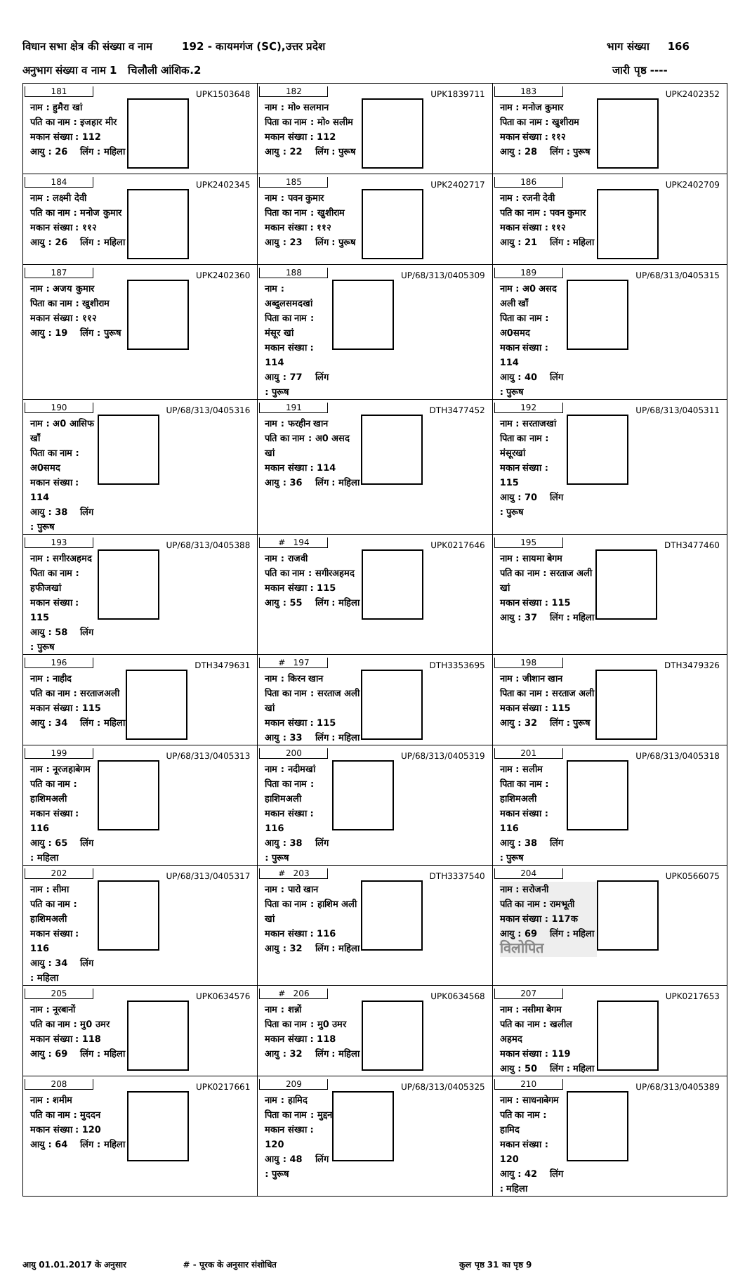विधान सभा क्षेत्र की संख्या व नाम 192 - कायमगंज (SC),उत्तर प्रदेश भाग संख्या 166
अनुभाग संख्या व नाम 1 चिलौली आंशिक.2 जारी पृष्ठ ----
| 181 UPK1503648 नाम : हुमैरा खां पति का नाम : इजहार मीर मकान संख्या : 112 आयु : 26 लिंग : महिला | 182 UPK1839711 नाम : मो० सलमान पिता का नाम : मो० सलीम मकान संख्या : 112 आयु : 22 लिंग : पुरूष | 183 UPK2402352 नाम : मनोज कुमार पिता का नाम : खुशीराम मकान संख्या : ११२ आयु : 28 लिंग : पुरूष |
| 184 UPK2402345 नाम : लक्ष्मी देवी पति का नाम : मनोज कुमार मकान संख्या : ११२ आयु : 26 लिंग : महिला | 185 UPK2402717 नाम : पवन कुमार पिता का नाम : खुशीराम मकान संख्या : ११२ आयु : 23 लिंग : पुरूष | 186 UPK2402709 नाम : रजनी देवी पति का नाम : पवन कुमार मकान संख्या : ११२ आयु : 21 लिंग : महिला |
| 187 UPK2402360 नाम : अजय कुमार पिता का नाम : खुशीराम मकान संख्या : ११२ आयु : 19 लिंग : पुरूष | 188 UP/68/313/0405309 नाम : अब्दुलसमदखां पिता का नाम : मंसूर खां मकान संख्या : 114 आयु : 77 लिंग : पुरूष | 189 UP/68/313/0405315 नाम : अ0 असद अली खाँ पिता का नाम : अ0समद मकान संख्या : 114 आयु : 40 लिंग : पुरूष |
| 190 UP/68/313/0405316 नाम : अ0 आसिफ खाँ पिता का नाम : अ0समद मकान संख्या : 114 आयु : 38 लिंग : पुरूष | 191 DTH3477452 नाम : फरहीन खान पति का नाम : अ0 असद खां मकान संख्या : 114 आयु : 36 लिंग : महिला | 192 UP/68/313/0405311 नाम : सरताजखां पिता का नाम : मंसूरखां मकान संख्या : 115 आयु : 70 लिंग : पुरूष |
| 193 UP/68/313/0405388 नाम : सगीरअहमद पिता का नाम : हफीजखां मकान संख्या : 115 आयु : 58 लिंग : पुरूष | # 194 UPK0217646 नाम : राजवी पति का नाम : सगीरअहमद मकान संख्या : 115 आयु : 55 लिंग : महिला | 195 DTH3477460 नाम : सायमा बेगम पति का नाम : सरताज अली खां मकान संख्या : 115 आयु : 37 लिंग : महिला |
| 196 DTH3479631 नाम : नाहीद पति का नाम : सरताजअली मकान संख्या : 115 आयु : 34 लिंग : महिला | # 197 DTH3353695 नाम : किरन खान पिता का नाम : सरताज अली खां मकान संख्या : 115 आयु : 33 लिंग : महिला | 198 DTH3479326 नाम : जीशान खान पिता का नाम : सरताज अली मकान संख्या : 115 आयु : 32 लिंग : पुरूष |
| 199 UP/68/313/0405313 नाम : नूरजहाबेगम पति का नाम : हाशिमअली मकान संख्या : 116 आयु : 65 लिंग : महिला | 200 UP/68/313/0405319 नाम : नदीमखां पिता का नाम : हाशिमअली मकान संख्या : 116 आयु : 38 लिंग : पुरूष | 201 UP/68/313/0405318 नाम : सलीम पिता का नाम : हाशिमअली मकान संख्या : 116 आयु : 38 लिंग : पुरूष |
| 202 UP/68/313/0405317 नाम : सीमा पति का नाम : हाशिमअली मकान संख्या : 116 आयु : 34 लिंग : महिला | # 203 DTH3337540 नाम : पारो खान पिता का नाम : हाशिम अली खां मकान संख्या : 116 आयु : 32 लिंग : महिला | 204 UPK0566075 नाम : सरोजनी पति का नाम : रामभूती मकान संख्या : 117क आयु : 69 लिंग : महिला विलोपित |
| 205 UPK0634576 नाम : नूरबानों पति का नाम : मु0 उमर मकान संख्या : 118 आयु : 69 लिंग : महिला | # 206 UPK0634568 नाम : शन्नों पिता का नाम : मु0 उमर मकान संख्या : 118 आयु : 32 लिंग : महिला | 207 UPK0217653 नाम : नसीमा बेगम पति का नाम : खलील अहमद मकान संख्या : 119 आयु : 50 लिंग : महिला |
| 208 UPK0217661 नाम : शमीम पति का नाम : मुददन मकान संख्या : 120 आयु : 64 लिंग : महिला | 209 UP/68/313/0405325 नाम : हामिद पिता का नाम : मुद्दन मकान संख्या : 120 आयु : 48 लिंग : पुरूष | 210 UP/68/313/0405389 नाम : साधनाबेगम पति का नाम : हामिद मकान संख्या : 120 आयु : 42 लिंग : महिला |
आयु 01.01.2017 के अनुसार # - पूरक के अनुसार संशोधित कुल पृष्ठ 31 का पृष्ठ 9